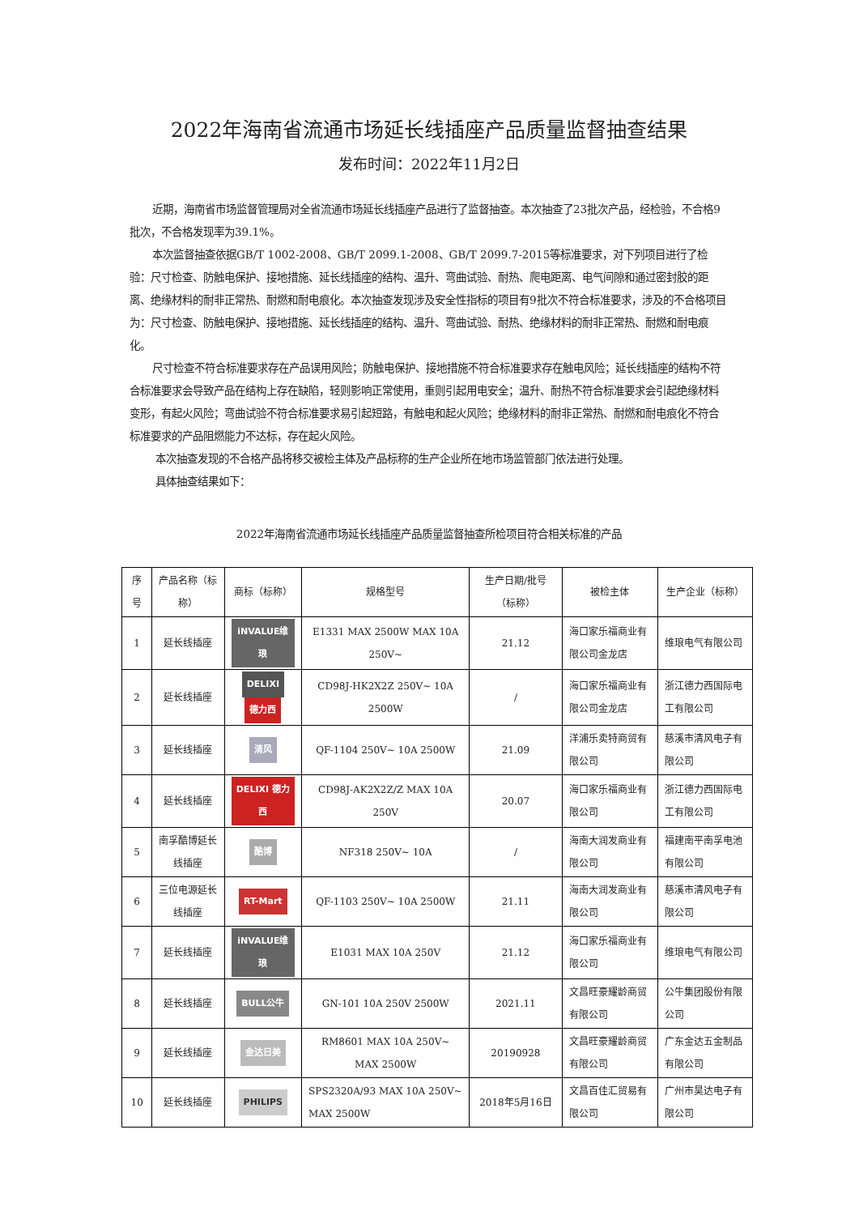2022年海南省流通市场延长线插座产品质量监督抽查结果
发布时间：2022年11月2日
近期，海南省市场监督管理局对全省流通市场延长线插座产品进行了监督抽查。本次抽查了23批次产品，经检验，不合格9批次，不合格发现率为39.1%。
本次监督抽查依据GB/T 1002-2008、GB/T 2099.1-2008、GB/T 2099.7-2015等标准要求，对下列项目进行了检验：尺寸检查、防触电保护、接地措施、延长线插座的结构、温升、弯曲试验、耐热、爬电距离、电气间隙和通过密封胶的距离、绝缘材料的耐非正常热、耐燃和耐电痕化。本次抽查发现涉及安全性指标的项目有9批次不符合标准要求，涉及的不合格项目为：尺寸检查、防触电保护、接地措施、延长线插座的结构、温升、弯曲试验、耐热、绝缘材料的耐非正常热、耐燃和耐电痕化。
尺寸检查不符合标准要求存在产品误用风险；防触电保护、接地措施不符合标准要求存在触电风险；延长线插座的结构不符合标准要求会导致产品在结构上存在缺陷，轻则影响正常使用，重则引起用电安全；温升、耐热不符合标准要求会引起绝缘材料变形，有起火风险；弯曲试验不符合标准要求易引起短路，有触电和起火风险；绝缘材料的耐非正常热、耐燃和耐电痕化不符合标准要求的产品阻燃能力不达标，存在起火风险。
本次抽查发现的不合格产品将移交被检主体及产品标称的生产企业所在地市场监管部门依法进行处理。
具体抽查结果如下：
2022年海南省流通市场延长线插座产品质量监督抽查所检项目符合相关标准的产品
| 序号 | 产品名称（标称） | 商标（标称） | 规格型号 | 生产日期/批号（标称） | 被检主体 | 生产企业（标称） |
| --- | --- | --- | --- | --- | --- | --- |
| 1 | 延长线插座 | iNVALUE维琅 | E1331 MAX 2500W MAX 10A 250V~ | 21.12 | 海口家乐福商业有限公司金龙店 | 维琅电气有限公司 |
| 2 | 延长线插座 | DELIXI 德力西 | CD98J-HK2X2Z 250V~ 10A 2500W | / | 海口家乐福商业有限公司金龙店 | 浙江德力西国际电工有限公司 |
| 3 | 延长线插座 | 清风 | QF-1104 250V~ 10A 2500W | 21.09 | 洋浦乐卖特商贸有限公司 | 慈溪市清风电子有限公司 |
| 4 | 延长线插座 | DELIXI 德力西 | CD98J-AK2X2Z/Z MAX 10A 250V | 20.07 | 海口家乐福商业有限公司 | 浙江德力西国际电工有限公司 |
| 5 | 南孚酷博延长线插座 | 酷博 | NF318 250V~ 10A | / | 海南大润发商业有限公司 | 福建南平南孚电池有限公司 |
| 6 | 三位电源延长线插座 | RT-Mart | QF-1103 250V~ 10A 2500W | 21.11 | 海南大润发商业有限公司 | 慈溪市清风电子有限公司 |
| 7 | 延长线插座 | iNVALUE维琅 | E1031 MAX 10A 250V | 21.12 | 海口家乐福商业有限公司 | 维琅电气有限公司 |
| 8 | 延长线插座 | BULL公牛 | GN-101 10A 250V 2500W | 2021.11 | 文昌旺豪耀龄商贸有限公司 | 公牛集团股份有限公司 |
| 9 | 延长线插座 | 金达日美 | RM8601 MAX 10A 250V~ MAX 2500W | 20190928 | 文昌旺豪耀龄商贸有限公司 | 广东金达五金制品有限公司 |
| 10 | 延长线插座 | PHILIPS | SPS2320A/93 MAX 10A 250V~ MAX 2500W | 2018年5月16日 | 文昌百佳汇贸易有限公司 | 广州市昊达电子有限公司 |